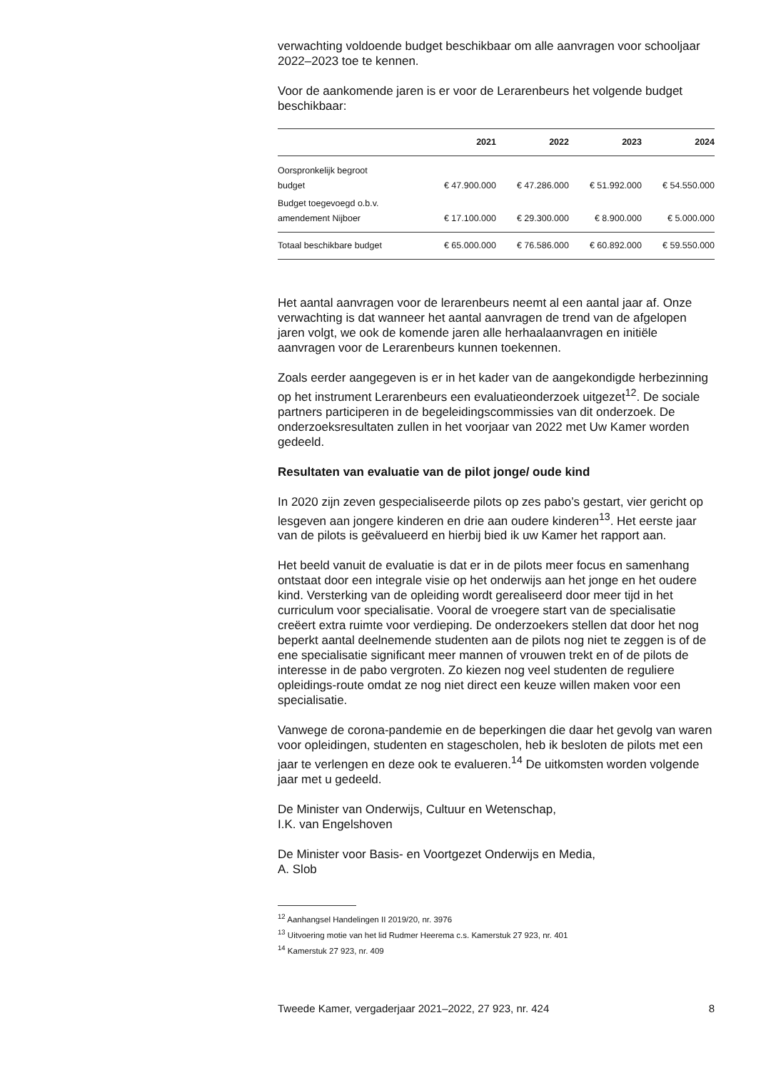verwachting voldoende budget beschikbaar om alle aanvragen voor schooljaar 2022–2023 toe te kennen.
Voor de aankomende jaren is er voor de Lerarenbeurs het volgende budget beschikbaar:
| | 2021 | 2022 | 2023 | 2024 |
| --- | --- | --- | --- | --- |
| Oorspronkelijk begroot budget | € 47.900.000 | € 47.286.000 | € 51.992.000 | € 54.550.000 |
| Budget toegevoegd o.b.v. amendement Nijboer | € 17.100.000 | € 29.300.000 | € 8.900.000 | € 5.000.000 |
| Totaal beschikbare budget | € 65.000.000 | € 76.586.000 | € 60.892.000 | € 59.550.000 |
Het aantal aanvragen voor de lerarenbeurs neemt al een aantal jaar af. Onze verwachting is dat wanneer het aantal aanvragen de trend van de afgelopen jaren volgt, we ook de komende jaren alle herhaalaanvragen en initiële aanvragen voor de Lerarenbeurs kunnen toekennen.
Zoals eerder aangegeven is er in het kader van de aangekondigde herbezinning op het instrument Lerarenbeurs een evaluatieonderzoek uitgezet<sup>12</sup>. De sociale partners participeren in de begeleidingscommissies van dit onderzoek. De onderzoeksresultaten zullen in het voorjaar van 2022 met Uw Kamer worden gedeeld.
Resultaten van evaluatie van de pilot jonge/ oude kind
In 2020 zijn zeven gespecialiseerde pilots op zes pabo’s gestart, vier gericht op lesgeven aan jongere kinderen en drie aan oudere kinderen<sup>13</sup>. Het eerste jaar van de pilots is geëvalueerd en hierbij bied ik uw Kamer het rapport aan.
Het beeld vanuit de evaluatie is dat er in de pilots meer focus en samenhang ontstaat door een integrale visie op het onderwijs aan het jonge en het oudere kind. Versterking van de opleiding wordt gerealiseerd door meer tijd in het curriculum voor specialisatie. Vooral de vroegere start van de specialisatie creëert extra ruimte voor verdieping. De onderzoekers stellen dat door het nog beperkt aantal deelnemende studenten aan de pilots nog niet te zeggen is of de ene specialisatie significant meer mannen of vrouwen trekt en of de pilots de interesse in de pabo vergroten. Zo kiezen nog veel studenten de reguliere opleidings-route omdat ze nog niet direct een keuze willen maken voor een specialisatie.
Vanwege de corona-pandemie en de beperkingen die daar het gevolg van waren voor opleidingen, studenten en stagescholen, heb ik besloten de pilots met een jaar te verlengen en deze ook te evalueren.<sup>14</sup> De uitkomsten worden volgende jaar met u gedeeld.
De Minister van Onderwijs, Cultuur en Wetenschap,
I.K. van Engelshoven
De Minister voor Basis- en Voortgezet Onderwijs en Media,
A. Slob
<sup>12</sup> Aanhangsel Handelingen II 2019/20, nr. 3976
<sup>13</sup> Uitvoering motie van het lid Rudmer Heerema c.s. Kamerstuk 27 923, nr. 401
<sup>14</sup> Kamerstuk 27 923, nr. 409
Tweede Kamer, vergaderjaar 2021–2022, 27 923, nr. 424 8